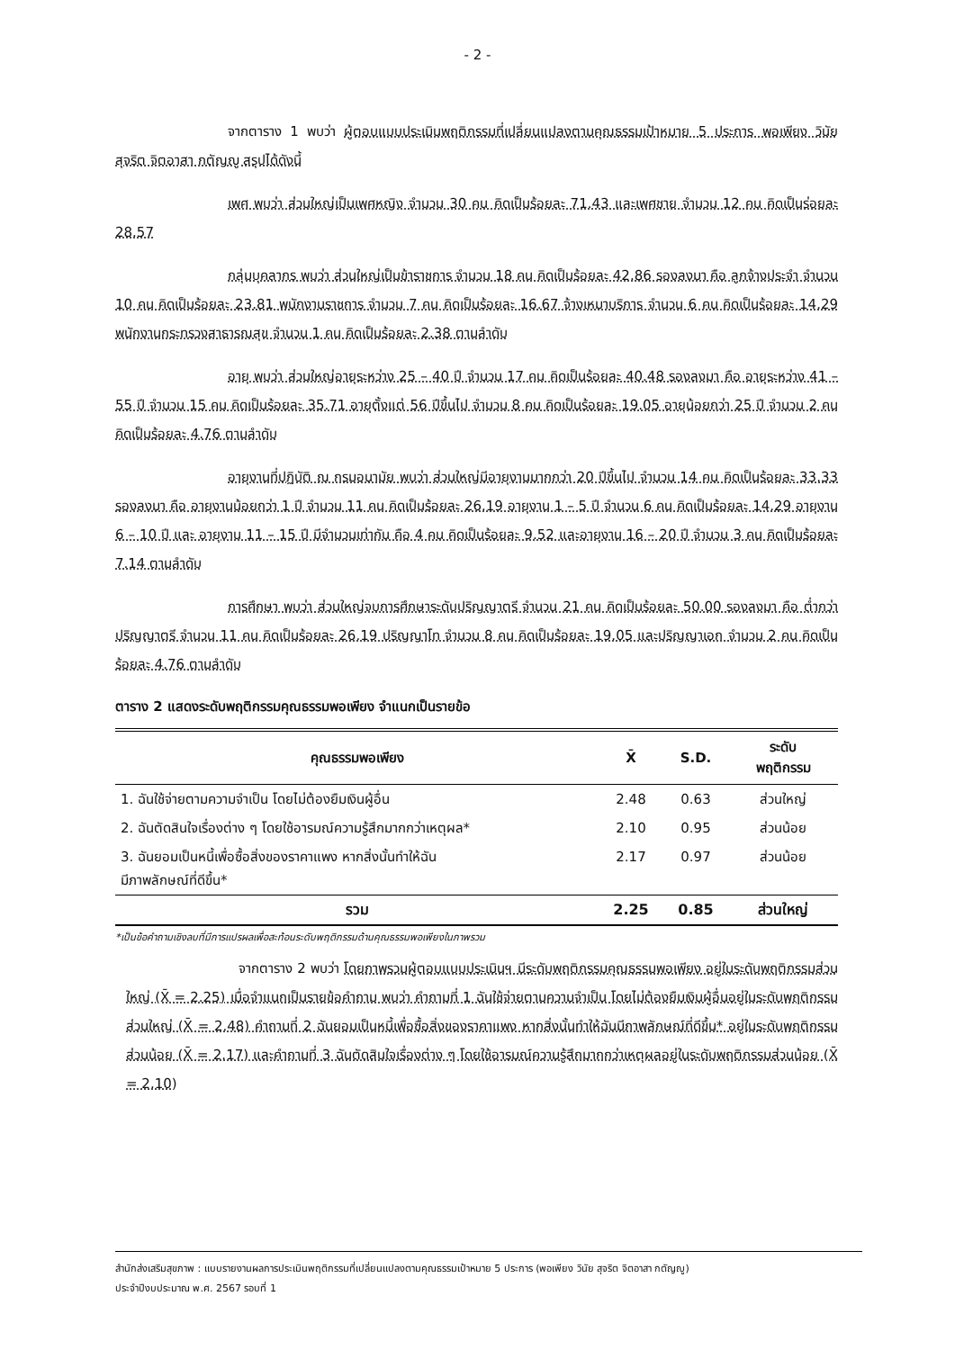- 2 -
จากตาราง 1 พบว่า ผู้ตอบแบบประเมินพฤติกรรมที่เปลี่ยนแปลงตามคุณธรรมเป้าหมาย 5 ประการ พอเพียง วินัย สุจริต จิตอาสา กตัญญู สรุปได้ดังนี้
เพศ พบว่า ส่วนใหญ่เป็นเพศหญิง จำนวน 30 คน คิดเป็นร้อยละ 71.43 และเพศชาย จำนวน 12 คน คิดเป็นร่อยละ 28.57
กลุ่มบุคลากร พบว่า ส่วนใหญ่เป็นข้าราชการ จำนวน 18 คน คิดเป็นร้อยละ 42.86 รองลงมา คือ ลูกจ้างประจำ จำนวน 10 คน คิดเป็นร้อยละ 23.81 พนักงานราชการ จำนวน 7 คน คิดเป็นร้อยละ 16.67 จ้างเหมาบริการ จำนวน 6 คน คิดเป็นร้อยละ 14.29 พนักงานกระทรวงสาธารณสุข จำนวน 1 คน คิดเป็นร้อยละ 2.38 ตามลำดับ
อายุ พบว่า ส่วนใหญ่อายุระหว่าง 25 – 40 ปี จำนวน 17 คน คิดเป็นร้อยละ 40.48 รองลงมา คือ อายุระหว่าง 41 – 55 ปี จำนวน 15 คน คิดเป็นร้อยละ 35.71 อายุตั้งแต่ 56 ปีขึ้นไป จำนวน 8 คน คิดเป็นร้อยละ 19.05 อายุน้อยกว่า 25 ปี จำนวน 2 คน คิดเป็นร้อยละ 4.76 ตามลำดับ
อายุงานที่ปฏิบัติ ณ กรมอนามัย พบว่า ส่วนใหญ่มีอายุงานมากกว่า 20 ปีขึ้นไป จำนวน 14 คน คิดเป็นร้อยละ 33.33 รองลงมา คือ อายุงานน้อยกว่า 1 ปี จำนวน 11 คน คิดเป็นร้อยละ 26.19 อายุงาน 1 – 5 ปี จำนวน 6 คน คิดเป็นร้อยละ 14.29 อายุงาน 6 – 10 ปี และ อายุงาน 11 – 15 ปี มีจำนวนเท่ากัน คือ 4 คน คิดเป็นร้อยละ 9.52 และอายุงาน 16 – 20 ปี จำนวน 3 คน คิดเป็นร้อยละ 7.14 ตามลำดับ
การศึกษา พบว่า ส่วนใหญ่จบการศึกษาระดับปริญญาตรี จำนวน 21 คน คิดเป็นร้อยละ 50.00 รองลงมา คือ ต่ำกว่าปริญญาตรี จำนวน 11 คน คิดเป็นร้อยละ 26.19 ปริญญาโท จำนวน 8 คน คิดเป็นร้อยละ 19.05 และปริญญาเอก จำนวน 2 คน คิดเป็นร้อยละ 4.76 ตามลำดับ
ตาราง 2 แสดงระดับพฤติกรรมคุณธรรมพอเพียง จำแนกเป็นรายข้อ
| คุณธรรมพอเพียง | X̄ | S.D. | ระดับ พฤติกรรม |
| --- | --- | --- | --- |
| 1. ฉันใช้จ่ายตามความจำเป็น โดยไม่ต้องยืมเงินผู้อื่น | 2.48 | 0.63 | ส่วนใหญ่ |
| 2. ฉันตัดสินใจเรื่องต่าง ๆ โดยใช้อารมณ์ความรู้สึกมากกว่าเหตุผล* | 2.10 | 0.95 | ส่วนน้อย |
| 3. ฉันยอมเป็นหนี้เพื่อซื้อสิ่งของราคาแพง หากสิ่งนั้นทำให้ฉัน มีภาพลักษณ์ที่ดีขึ้น* | 2.17 | 0.97 | ส่วนน้อย |
| รวม | 2.25 | 0.85 | ส่วนใหญ่ |
*เป็นข้อคำถามเชิงลบที่มีการแปรผลเพื่อสะท้อนระดับพฤติกรรมด้านคุณธรรมพอเพียงในภาพรวม
จากตาราง 2 พบว่า โดยภาพรวมผู้ตอบแบบประเมินฯ มีระดับพฤติกรรมคุณธรรมพอเพียง อยู่ในระดับพฤติกรรมส่วนใหญ่ (X̄ = 2.25) เมื่อจำแนกเป็นรายข้อคำถาม พบว่า คำถามที่ 1 ฉันใช้จ่ายตามความจำเป็น โดยไม่ต้องยืมเงินผู้อื่นอยู่ในระดับพฤติกรรมส่วนใหญ่ (X̄ = 2.48) คำถามที่ 2 ฉันยอมเป็นหนี้เพื่อซื้อสิ่งของราคาแพง หากสิ่งนั้นทำให้ฉันมีภาพลักษณ์ที่ดีขึ้น* อยู่ในระดับพฤติกรรมส่วนน้อย (X̄ = 2.17) และคำถามที่ 3 ฉันตัดสินใจเรื่องต่าง ๆ โดยใช้อารมณ์ความรู้สึกมากกว่าเหตุผลอยู่ในระดับพฤติกรรมส่วนน้อย (X̄ = 2.10)
สำนักส่งเสริมสุขภาพ : แบบรายงานผลการประเมินพฤติกรรมที่เปลี่ยนแปลงตามคุณธรรมเป้าหมาย 5 ประการ (พอเพียง วินัย สุจริต จิตอาสา กตัญญู)
ประจำปีงบประมาณ พ.ศ. 2567 รอบที่ 1